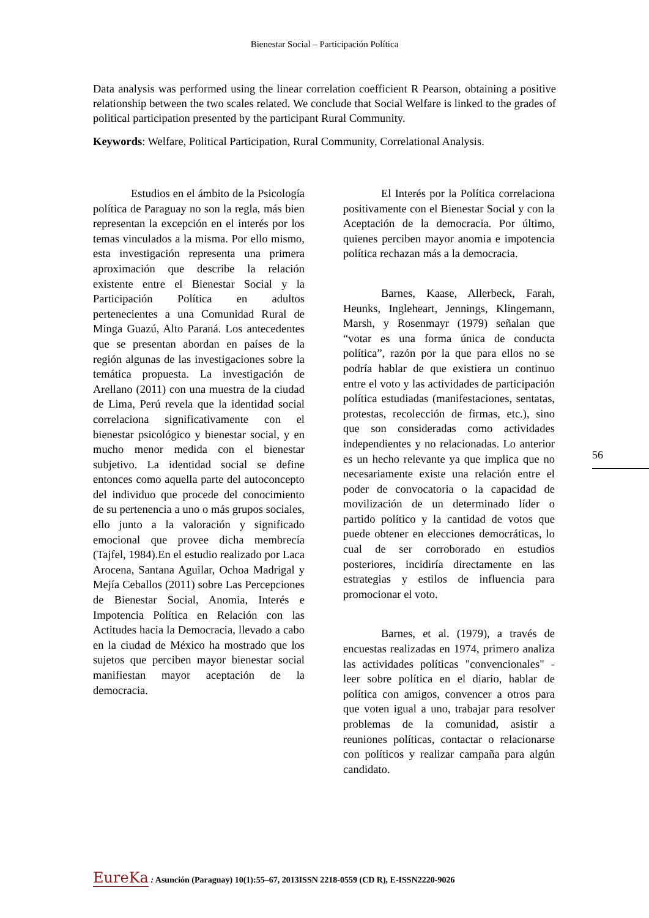Bienestar Social – Participación Política
Data analysis was performed using the linear correlation coefficient R Pearson, obtaining a positive relationship between the two scales related. We conclude that Social Welfare is linked to the grades of political participation presented by the participant Rural Community.
Keywords: Welfare, Political Participation, Rural Community, Correlational Analysis.
Estudios en el ámbito de la Psicología política de Paraguay no son la regla, más bien representan la excepción en el interés por los temas vinculados a la misma. Por ello mismo, esta investigación representa una primera aproximación que describe la relación existente entre el Bienestar Social y la Participación Política en adultos pertenecientes a una Comunidad Rural de Minga Guazú, Alto Paraná. Los antecedentes que se presentan abordan en países de la región algunas de las investigaciones sobre la temática propuesta. La investigación de Arellano (2011) con una muestra de la ciudad de Lima, Perú revela que la identidad social correlaciona significativamente con el bienestar psicológico y bienestar social, y en mucho menor medida con el bienestar subjetivo. La identidad social se define entonces como aquella parte del autoconcepto del individuo que procede del conocimiento de su pertenencia a uno o más grupos sociales, ello junto a la valoración y significado emocional que provee dicha membrecía (Tajfel, 1984).En el estudio realizado por Laca Arocena, Santana Aguilar, Ochoa Madrigal y Mejía Ceballos (2011) sobre Las Percepciones de Bienestar Social, Anomia, Interés e Impotencia Política en Relación con las Actitudes hacia la Democracia, llevado a cabo en la ciudad de México ha mostrado que los sujetos que perciben mayor bienestar social manifiestan mayor aceptación de la democracia.
El Interés por la Política correlaciona positivamente con el Bienestar Social y con la Aceptación de la democracia. Por último, quienes perciben mayor anomia e impotencia política rechazan más a la democracia.
Barnes, Kaase, Allerbeck, Farah, Heunks, Ingleheart, Jennings, Klingemann, Marsh, y Rosenmayr (1979) señalan que “votar es una forma única de conducta política”, razón por la que para ellos no se podría hablar de que existiera un continuo entre el voto y las actividades de participación política estudiadas (manifestaciones, sentatas, protestas, recolección de firmas, etc.), sino que son consideradas como actividades independientes y no relacionadas. Lo anterior es un hecho relevante ya que implica que no necesariamente existe una relación entre el poder de convocatoria o la capacidad de movilización de un determinado líder o partido político y la cantidad de votos que puede obtener en elecciones democráticas, lo cual de ser corroborado en estudios posteriores, incidiría directamente en las estrategias y estilos de influencia para promocionar el voto.
Barnes, et al. (1979), a través de encuestas realizadas en 1974, primero analiza las actividades políticas "convencionales" -leer sobre política en el diario, hablar de política con amigos, convencer a otros para que voten igual a uno, trabajar para resolver problemas de la comunidad, asistir a reuniones políticas, contactar o relacionarse con políticos y realizar campaña para algún candidato.
56
EureKa : Asunción (Paraguay) 10(1):55–67, 2013ISSN 2218-0559 (CD R), E-ISSN2220-9026